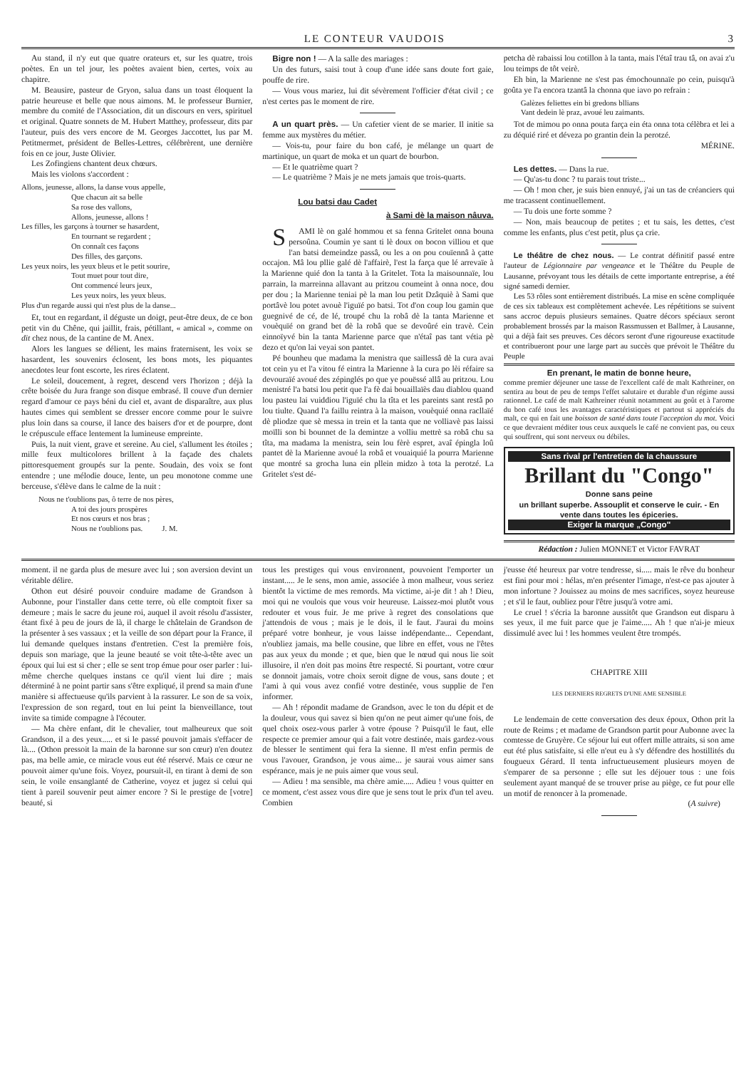LE CONTEUR VAUDOIS 3
Au stand, il n'y eut que quatre orateurs et, sur les quatre, trois poètes. En un tel jour, les poètes avaient bien, certes, voix au chapitre.
M. Beausire, pasteur de Gryon, salua dans un toast éloquent la patrie heureuse et belle que nous aimons. M. le professeur Burnier, membre du comité de l'Association, dit un discours en vers, spirituel et original. Quatre sonnets de M. Hubert Matthey, professeur, dits par l'auteur, puis des vers encore de M. Georges Jaccottet, lus par M. Petitmermet, président de Belles-Lettres, célébrèrent, une dernière fois en ce jour, Juste Olivier.
Les Zofingiens chantent deux chœurs.
Mais les violons s'accordent :
Allons, jeunesse, allons, la danse vous appelle,
Que chacun ait sa belle
Sa rose des vallons,
Allons, jeunesse, allons !
Les filles, les garçons à tourner se hasardent,
En tournant se regardent ;
On connaît ces façons
Des filles, des garçons.
Les yeux noirs, les yeux bleus et le petit sourire,
Tout muet pour tout dire,
Ont commencé leurs jeux,
Les yeux noirs, les yeux bleus.
Plus d'un regarde aussi qui n'est plus de la danse...
Et, tout en regardant, il déguste un doigt, peut-être deux, de ce bon petit vin du Chêne, qui jaillit, frais, pétillant, « amical », comme on dit chez nous, de la cantine de M. Anex.
Alors les langues se délient, les mains fraternisent, les voix se hasardent, les souvenirs éclosent, les bons mots, les piquantes anecdotes leur font escorte, les rires éclatent.
Le soleil, doucement, à regret, descend vers l'horizon ; déjà la crête boisée du Jura frange son disque embrasé. Il couve d'un dernier regard d'amour ce pays béni du ciel et, avant de disparaître, aux plus hautes cimes qui semblent se dresser encore comme pour le suivre plus loin dans sa course, il lance des baisers d'or et de pourpre, dont le crépuscule efface lentement la lumineuse empreinte.
Puis, la nuit vient, grave et sereine. Au ciel, s'allument les étoiles ; mille feux multicolores brillent à la façade des chalets pittoresquement groupés sur la pente. Soudain, des voix se font entendre ; une mélodie douce, lente, un peu monotone comme une berceuse, s'élève dans le calme de la nuit :
Nous ne t'oublions pas, ô terre de nos pères,
A toi des jours prospères
Et nos cœurs et nos bras ;
Nous ne t'oublions pas. J. M.
Bigre non ! — A la salle des mariages :
Un des futurs, saisi tout à coup d'une idée sans doute fort gaie, pouffe de rire.
— Vous vous mariez, lui dit sévèrement l'officier d'état civil ; ce n'est certes pas le moment de rire.
A un quart près. — Un cafetier vient de se marier. Il initie sa femme aux mystères du métier.
— Vois-tu, pour faire du bon café, je mélange un quart de martinique, un quart de moka et un quart de bourbon.
— Et le quatrième quart ?
— Le quatrième ? Mais je ne mets jamais que trois-quarts.
Lou batsi dau Cadet
à Sami dè la maison nâuva.
SAMI lè on galé hommou et sa fenna Gritelet onna bouna persoûna. Coumin ye sant ti lè doux on bocon villiou et que l'an batsi demeindze passâ, ou les a on pou couïennâ à çatte occajon. Mâ lou pllie galé dè l'affairè, l'est la farça que lé arrevaïe à la Marienne quié don la tanta à la Gritelet. Tota la maisounnaïe, lou parrain, la marreinna allavant au pritzou coumeint à onna noce, dou per dou ; la Marienne teniai pè la man lou petit Dzâquiè à Sami que portâvè lou potet avouè l'iguïé po batsi. Tot d'on coup lou gamin que guegnivé de cé, de lé, troupé chu la robâ dè la tanta Marienne et vouèquïé on grand bet dè la robâ que se devoûré ein travè. Cein einnoïyvé bin la tanta Marienne parce que n'étaî pas tant vétia pè dezo et qu'on lai veyai son pantet.
Pé bounheu que madama la menistra que saillessâ dè la cura avai tot cein yu et l'a vitou fé eintra la Marienne à la cura po lèi réfaire sa devouraïé avoué des zépinglés po que ye pouëssé allâ au pritzou. Lou menistré l'a batsi lou petit que l'a fè dai bouaillaïès dau diablou quand lou pasteu lai vuiddiou l'iguïé chu la tîta et les pareints sant restâ po lou tiulte. Quand l'a faillu reintra à la maison, vouèquié onna racllaïé dè pliodze que sè messa in trein et la tanta que ne volliavè pas laissi moïlli son bi bounnet de la demintze a volliu mettrè sa robâ chu sa tîta, ma madama la menistra, sein lou fèrè espret, avaî épingla loû pantet dè la Marienne avoué la robâ et vouaiquié la pourra Marienne que montré sa grocha luna ein pllein midzo à tota la perotzé. La Gritelet s'est dé-
petcha dè rabaissi lou cotillon à la tanta, mais l'étaî trau tâ, on avai z'u lou teimps de tôt veirè.
Eh bin, la Marienne ne s'est pas émochounnaïe po cein, puisqu'à goûta ye l'a encora tzantâ la chonna que iavo po refrain :
Galèzes feliettes ein bi gredons bllians
Vant dedein lè praz, avoué leu zaimants.
Tot de mimou po onna pouta farça ein éta onna tota célèbra et lei a zu déquié riré et déveza po grantin dein la perotzé.
MÉRINE.
Les dettes. — Dans la rue.
— Qu'as-tu donc ? tu parais tout triste...
— Oh ! mon cher, je suis bien ennuyé, j'ai un tas de créanciers qui me tracassent continuellement.
— Tu dois une forte somme ?
— Non, mais beaucoup de petites ; et tu sais, les dettes, c'est comme les enfants, plus c'est petit, plus ça crie.
Le théâtre de chez nous. — Le contrat définitif passé entre l'auteur de Légionnaire par vengeance et le Théâtre du Peuple de Lausanne, prévoyant tous les détails de cette importante entreprise, a été signé samedi dernier.
Les 53 rôles sont entièrement distribués. La mise en scène compliquée de ces six tableaux est complètement achevée. Les répétitions se suivent sans accroc depuis plusieurs semaines. Quatre décors spéciaux seront probablement brossés par la maison Rassmussen et Ballmer, à Lausanne, qui a déjà fait ses preuves. Ces décors seront d'une rigoureuse exactitude et contribueront pour une large part au succès que prévoit le Théâtre du Peuple
En prenant, le matin de bonne heure,
comme premier déjeuner une tasse de l'excellent café de malt Kathreiner, on sentira au bout de peu de temps l'effet salutaire et durable d'un régime aussi rationnel. Le café de malt Kathreiner réunit notamment au goût et à l'arome du bon café tous les avantages caractéristiques et partout si appréciés du malt, ce qui en fait une boisson de santé dans toute l'acception du mot. Voici ce que devraient méditer tous ceux auxquels le café ne convient pas, ou ceux qui souffrent, qui sont nerveux ou débiles.
Sans rival pr l'entretien de la chaussure
Brillant du "Congo"
Donne sans peine
un brillant superbe. Assouplit et conserve le cuir. - En vente dans toutes les épiceries.
Exiger la marque „Congo"
Rédaction : Julien MONNET et Victor FAVRAT
moment. il ne garda plus de mesure avec lui ; son aversion devint un véritable délire.
Othon eut désiré pouvoir conduire madame de Grandson à Aubonne, pour l'installer dans cette terre, où elle comptoit fixer sa demeure ; mais le sacre du jeune roi, auquel il avoit résolu d'assister, étant fixé à peu de jours de là, il charge le châtelain de Grandson de la présenter à ses vassaux ; et la veille de son départ pour la France, il lui demande quelques instans d'entretien. C'est la première fois, depuis son mariage, que la jeune beauté se voit tête-à-tête avec un époux qui lui est si cher ; elle se sent trop émue pour oser parler : lui-même cherche quelques instans ce qu'il vient lui dire ; mais déterminé à ne point partir sans s'être expliqué, il prend sa main d'une manière si affectueuse qu'ils parvient à la rassurer. Le son de sa voix, l'expression de son regard, tout en lui peint la bienveillance, tout invite sa timide compagne à l'écouter.
— Ma chère enfant, dit le chevalier, tout malheureux que soit Grandson, il a des yeux..... et si le passé pouvoit jamais s'effacer de là.... (Othon pressoit la main de la baronne sur son cœur) n'en doutez pas, ma belle amie, ce miracle vous eut été réservé. Mais ce cœur ne pouvoit aimer qu'une fois. Voyez, poursuit-il, en tirant à demi de son sein, le voile ensanglanté de Catherine, voyez et jugez si celui qui tient à pareil souvenir peut aimer encore ? Si le prestige de [votre] beauté, si
tous les prestiges qui vous environnent, pouvoient l'emporter un instant..... Je le sens, mon amie, associée à mon malheur, vous seriez bientôt la victime de mes remords. Ma victime, ai-je dit ! ah ! Dieu, moi qui ne voulois que vous voir heureuse. Laissez-moi plutôt vous redouter et vous fuir. Je me prive à regret des consolations que j'attendois de vous ; mais je le dois, il le faut. J'aurai du moins préparé votre bonheur, je vous laisse indépendante... Cependant, n'oubliez jamais, ma belle cousine, que libre en effet, vous ne l'êtes pas aux yeux du monde ; et que, bien que le nœud qui nous lie soit illusoire, il n'en doit pas moins être respecté. Si pourtant, votre cœur se donnoit jamais, votre choix seroit digne de vous, sans doute ; et l'ami à qui vous avez confié votre destinée, vous supplie de l'en informer.
— Ah ! répondit madame de Grandson, avec le ton du dépit et de la douleur, vous qui savez si bien qu'on ne peut aimer qu'une fois, de quel choix osez-vous parler à votre épouse ? Puisqu'il le faut, elle respecte ce premier amour qui a fait votre destinée, mais gardez-vous de blesser le sentiment qui fera la sienne. Il m'est enfin permis de vous l'avouer, Grandson, je vous aime... je saurai vous aimer sans espérance, mais je ne puis aimer que vous seul.
— Adieu ! ma sensible, ma chère amie..... Adieu ! vous quitter en ce moment, c'est assez vous dire que je sens tout le prix d'un tel aveu. Combien
j'eusse été heureux par votre tendresse, si..... mais le rêve du bonheur est fini pour moi : hélas, m'en présenter l'image, n'est-ce pas ajouter à mon infortune ? Jouissez au moins de mes sacrifices, soyez heureuse ; et s'il le faut, oubliez pour l'être jusqu'à votre ami.
Le cruel ! s'écria la baronne aussitôt que Grandson eut disparu à ses yeux, il me fuit parce que je l'aime..... Ah ! que n'ai-je mieux dissimulé avec lui ! les hommes veulent être trompés.
CHAPITRE XIII
LES DERNIERS REGRETS D'UNE AME SENSIBLE
Le lendemain de cette conversation des deux époux, Othon prit la route de Reims ; et madame de Grandson partit pour Aubonne avec la comtesse de Gruyère. Ce séjour lui eut offert mille attraits, si son ame eut été plus satisfaite, si elle n'eut eu à s'y défendre des hostillités du fougueux Gérard. Il tenta infructueusement plusieurs moyen de s'emparer de sa personne ; elle sut les déjouer tous : une fois seulement ayant manqué de se trouver prise au piège, ce fut pour elle un motif de renoncer à la promenade.
(A suivre)